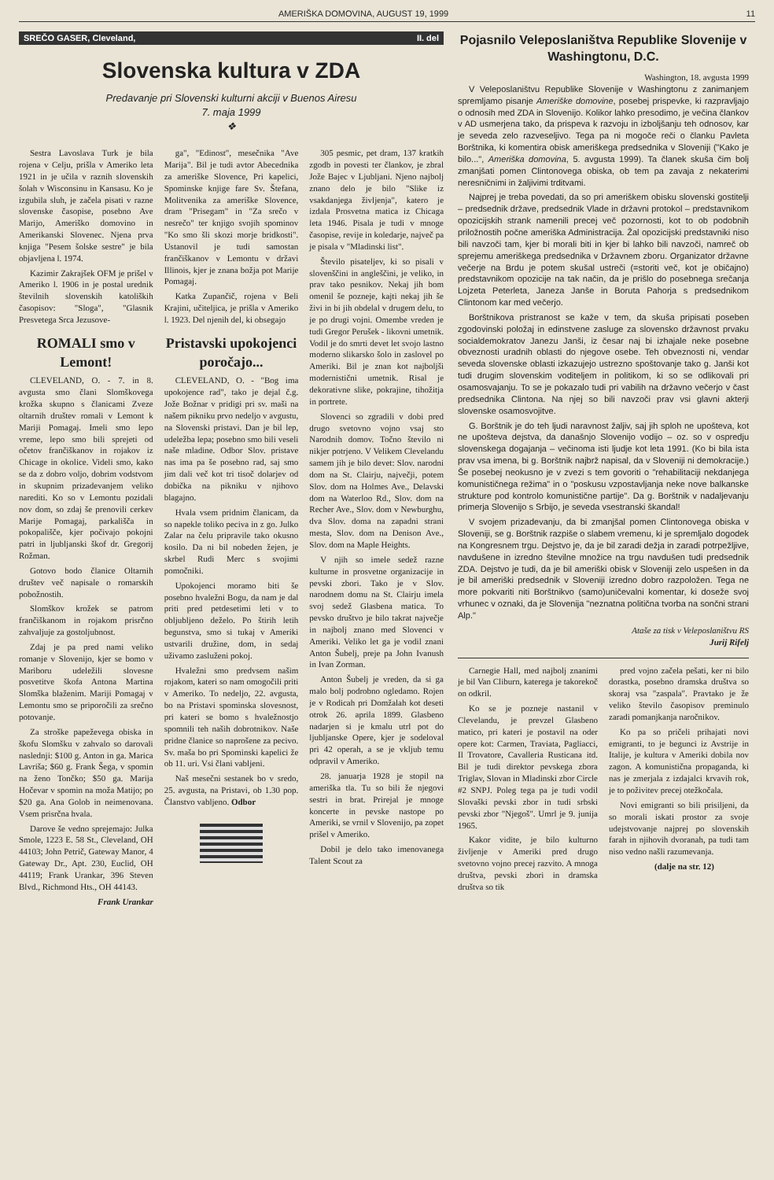AMERIŠKA DOMOVINA, AUGUST 19, 1999 11
SREČO GASER, Cleveland, II. del
Slovenska kultura v ZDA
Predavanje pri Slovenski kulturni akciji v Buenos Airesu
7. maja 1999
❖
Sestra Lavoslava Turk je bila rojena v Celju, prišla v Ameriko leta 1921 in je učila v raznih slovenskih šolah v Wisconsinu in Kansasu. Ko je izgubila sluh, je začela pisati v razne slovenske časopise, posebno Ave Marijo, Ameriško domovino in Amerikanski Slovenec. Njena prva knjiga "Pesem šolske sestre" je bila objavljena l. 1974.
Kazimir Zakrajšek OFM je prišel v Ameriko l. 1906 in je postal urednik številnih slovenskih katoliških časopisov: "Sloga", "Glasnik Presvetega Srca Jezusove-
ROMALI smo v Lemont!
CLEVELAND, O. - 7. in 8. avgusta smo člani Slomškovega krožka skupno s članicami Zveze oltarnih društev romali v Lemont k Mariji Pomagaj. Imeli smo lepo vreme, lepo smo bili sprejeti od očetov frančiškanov in rojakov iz Chicage in okolice. Videli smo, kako se da z dobro voljo, dobrim vodstvom in skupnim prizadevanjem veliko narediti. Ko so v Lemontu pozidali nov dom, so zdaj še prenovili cerkev Marije Pomagaj, parkališča in pokopališče, kjer počivajo pokojni patri in ljubljanski škof dr. Gregorij Rožman.
Gotovo bodo članice Oltarnih društev več napisale o romarskih pobožnostih.
Slomškov krožek se patrom frančiškanom in rojakom prisrčno zahvaljuje za gostoljubnost.
Zdaj je pa pred nami veliko romanje v Slovenijo, kjer se bomo v Mariboru udeležili slovesne posvetitve škofa Antona Martina Slomška blaženim. Mariji Pomagaj v Lemontu smo se priporočili za srečno potovanje.
Za stroške papeževega obiska in škofu Slomšku v zahvalo so darovali naslednji: $100 g. Anton in ga. Marica Lavriša; $60 g. Frank Šega, v spomin na ženo Tončko; $50 ga. Marija Hočevar v spomin na moža Matijo; po $20 ga. Ana Golob in neimenovana. Vsem prisrčna hvala.
Darove še vedno sprejemajo: Julka Smole, 1223 E. 58 St., Cleveland, OH 44103; John Petrič, Gateway Manor, 4 Gateway Dr., Apt. 230, Euclid, OH 44119; Frank Urankar, 396 Steven Blvd., Richmond Hts., OH 44143.
Frank Urankar
ga", "Edinost", mesečnika "Ave Marija". Bil je tudi avtor Abecednika za ameriške Slovence, Pri kapelici, Spominske knjige fare Sv. Štefana, Molitvenika za ameriške Slovence, dram "Prisegam" in "Za srečo v nesrečo" ter knjigo svojih spominov "Ko smo šli skozi morje bridkosti". Ustanovil je tudi samostan frančiškanov v Lemontu v državi Illinois, kjer je znana božja pot Marije Pomagaj.
Katka Zupančič, rojena v Beli Krajini, učiteljica, je prišla v Ameriko l. 1923. Del njenih del, ki obsegajo
Pristavski upokojenci poročajo...
CLEVELAND, O. - "Bog ima upokojence rad", tako je dejal č.g. Jože Božnar v pridigi pri sv. maši na našem pikniku prvo nedeljo v avgustu, na Slovenski pristavi. Dan je bil lep, udeležba lepa; posebno smo bili veseli naše mladine. Odbor Slov. pristave nas ima pa še posebno rad, saj smo jim dali več kot tri tisoč dolarjev od dobička na pikniku v njihovo blagajno.
Hvala vsem pridnim članicam, da so napekle toliko peciva in z go. Julko Zalar na čelu pripravile tako okusno kosilo. Da ni bil nobeden žejen, je skrbel Rudi Merc s svojimi pomočniki.
Upokojenci moramo biti še posebno hvaležni Bogu, da nam je dal priti pred petdesetimi leti v to obljubljeno deželo. Po štirih letih begunstva, smo si tukaj v Ameriki ustvarili družine, dom, in sedaj uživamo zasluženi pokoj.
Hvaležni smo predvsem našim rojakom, kateri so nam omogočili priti v Ameriko. To nedeljo, 22. avgusta, bo na Pristavi spominska slovesnost, pri kateri se bomo s hvaležnostjo spomnili teh naših dobrotnikov. Naše pridne članice so naprošene za pecivo. Sv. maša bo pri Spominski kapelici že ob 11. uri. Vsi člani vabljeni.
Naš mesečni sestanek bo v sredo, 25. avgusta, na Pristavi, ob 1.30 pop. Članstvo vabljeno. Odbor
305 pesmic, pet dram, 137 kratkih zgodb in povesti ter člankov, je zbral Jože Bajec v Ljubljani. Njeno najbolj znano delo je bilo "Slike iz vsakdanjega življenja", katero je izdala Prosvetna matica iz Chicaga leta 1946. Pisala je tudi v mnoge časopise, revije in koledarje, največ pa je pisala v "Mladinski list".
Število pisateljev, ki so pisali v slovenščini in angleščini, je veliko, in prav tako pesnikov. Nekaj jih bom omenil še pozneje, kajti nekaj jih še živi in bi jih obdelal v drugem delu, to je po drugi vojni. Omembe vreden je tudi Gregor Perušek - likovni umetnik. Vodil je do smrti devet let svojo lastno moderno slikarsko šolo in zaslovel po Ameriki. Bil je znan kot najboljši modernistični umetnik. Risal je dekorativne slike, pokrajine, tihožitja in portrete.
Slovenci so zgradili v dobi pred drugo svetovno vojno vsaj sto Narodnih domov. Točno število ni nikjer potrjeno. V Velikem Clevelandu samem jih je bilo devet: Slov. narodni dom na St. Clairju, največji, potem Slov. dom na Holmes Ave., Delavski dom na Waterloo Rd., Slov. dom na Recher Ave., Slov. dom v Newburghu, dva Slov. doma na zapadni strani mesta, Slov. dom na Denison Ave., Slov. dom na Maple Heights.
V njih so imele sedež razne kulturne in prosvetne organizacije in pevski zbori. Tako je v Slov. narodnem domu na St. Clairju imela svoj sedež Glasbena matica. To pevsko društvo je bilo takrat največje in najbolj znano med Slovenci v Ameriki. Veliko let ga je vodil znani Anton Šubelj, preje pa John Ivanush in Ivan Zorman.
Anton Šubelj je vreden, da si ga malo bolj podrobno ogledamo. Rojen je v Rodicah pri Domžalah kot deseti otrok 26. aprila 1899. Glasbeno nadarjen si je kmalu utrl pot do ljubljanske Opere, kjer je sodeloval pri 42 operah, a se je vkljub temu odpravil v Ameriko.
28. januarja 1928 je stopil na ameriška tla. Tu so bili že njegovi sestri in brat. Prirejal je mnoge koncerte in pevske nastope po Ameriki, se vrnil v Slovenijo, pa zopet prišel v Ameriko.
Dobil je delo tako imenovanega Talent Scout za
Pojasnilo Veleposlaništva Republike Slovenije v Washingtonu, D.C.
Washington, 18. avgusta 1999
V Veleposlaništvu Republike Slovenije v Washingtonu z zanimanjem spremljamo pisanje Ameriške domovine, posebej prispevke, ki razpravljajo o odnosih med ZDA in Slovenijo. Kolikor lahko presodimo, je večina člankov v AD usmerjena tako, da prispeva k razvoju in izboljšanju teh odnosov, kar je seveda zelo razveseljivo. Tega pa ni mogoče reči o članku Pavleta Borštnika, ki komentira obisk ameriškega predsednika v Sloveniji ("Kako je bilo...", Ameriška domovina, 5. avgusta 1999). Ta članek skuša čim bolj zmanjšati pomen Clintonovega obiska, ob tem pa zavaja z nekaterimi neresničnimi in žaljivimi trditvami.
Najprej je treba povedati, da so pri ameriškem obisku slovenski gostitelji – predsednik države, predsednik Vlade in državni protokol – predstavnikom opozicijskih strank namenili precej več pozornosti, kot to ob podobnih priložnostih počne ameriška Administracija. Žal opozicijski predstavniki niso bili navzoči tam, kjer bi morali biti in kjer bi lahko bili navzoči, namreč ob sprejemu ameriškega predsednika v Državnem zboru. Organizator državne večerje na Brdu je potem skušal ustreči (=storiti več, kot je običajno) predstavnikom opozicije na tak način, da je prišlo do posebnega srečanja Lojzeta Peterleta, Janeza Janše in Boruta Pahorja s predsednikom Clintonom kar med večerjo.
Borštnikova pristranost se kaže v tem, da skuša pripisati poseben zgodovinski položaj in edinstvene zasluge za slovensko državnost prvaku socialdemokratov Janezu Janši, iz česar naj bi izhajale neke posebne obveznosti uradnih oblasti do njegove osebe. Teh obveznosti ni, vendar seveda slovenske oblasti izkazujejo ustrezno spoštovanje tako g. Janši kot tudi drugim slovenskim voditeljem in politikom, ki so se odlikovali pri osamosvajanju. To se je pokazalo tudi pri vabilih na državno večerjo v čast predsednika Clintona. Na njej so bili navzoči prav vsi glavni akterji slovenske osamosvojitve.
G. Borštnik je do teh ljudi naravnost žaljiv, saj jih sploh ne upošteva, kot ne upošteva dejstva, da današnjo Slovenijo vodijo – oz. so v ospredju slovenskega dogajanja – večinoma isti ljudje kot leta 1991. (Ko bi bila ista prav vsa imena, bi g. Borštnik najbrž napisal, da v Sloveniji ni demokracije.) Še posebej neokusno je v zvezi s tem govoriti o "rehabilitaciji nekdanjega komunističnega režima" in o "poskusu vzpostavljanja neke nove balkanske strukture pod kontrolo komunistične partije". Da g. Borštnik v nadaljevanju primerja Slovenijo s Srbijo, je seveda vsestranski škandal!
V svojem prizadevanju, da bi zmanjšal pomen Clintonovega obiska v Sloveniji, se g. Borštnik razpiše o slabem vremenu, ki je spremljalo dogodek na Kongresnem trgu. Dejstvo je, da je bil zaradi dežja in zaradi potrpežljive, navdušene in izredno številne množice na trgu navdušen tudi predsednik ZDA. Dejstvo je tudi, da je bil ameriški obisk v Sloveniji zelo uspešen in da je bil ameriški predsednik v Sloveniji izredno dobro razpoložen. Tega ne more pokvariti niti Borštnikvo (samo)uničevalni komentar, ki doseže svoj vrhunec v oznaki, da je Slovenija "neznatna politična tvorba na sončni strani Alp."
Ataše za tisk v Veleposlaništvu RS
Jurij Rifelj
Carnegie Hall, med najbolj znanimi je bil Van Cliburn, katerega je takorekoč on odkril.
Ko se je pozneje nastanil v Clevelandu, je prevzel Glasbeno matico, pri kateri je postavil na oder opere kot: Carmen, Traviata, Pagliacci, Il Trovatore, Cavalleria Rusticana itd. Bil je tudi direktor pevskega zbora Triglav, Slovan in Mladinski zbor Circle #2 SNPJ. Poleg tega pa je tudi vodil Slovaški pevski zbor in tudi srbski pevski zbor "Njegoš". Umrl je 9. junija 1965.
Kakor vidite, je bilo kulturno življenje v Ameriki pred drugo svetovno vojno precej razvito. A mnoga društva, pevski zbori in dramska društva so tik
pred vojno začela pešati, ker ni bilo dorastka, posebno dramska društva so skoraj vsa "zaspala". Pravtako je že veliko število časopisov preminulo zaradi pomanjkanja naročnikov.
Ko pa so pričeli prihajati novi emigranti, to je begunci iz Avstrije in Italije, je kultura v Ameriki dobila nov zagon. A komunistična propaganda, ki nas je zmerjala z izdajalci krvavih rok, je to poživitev precej otežkočala.
Novi emigranti so bili prisiljeni, da so morali iskati prostor za svoje udejstvovanje najprej po slovenskih farah in njihovih dvoranah, pa tudi tam niso vedno našli razumevanja.
(dalje na str. 12)